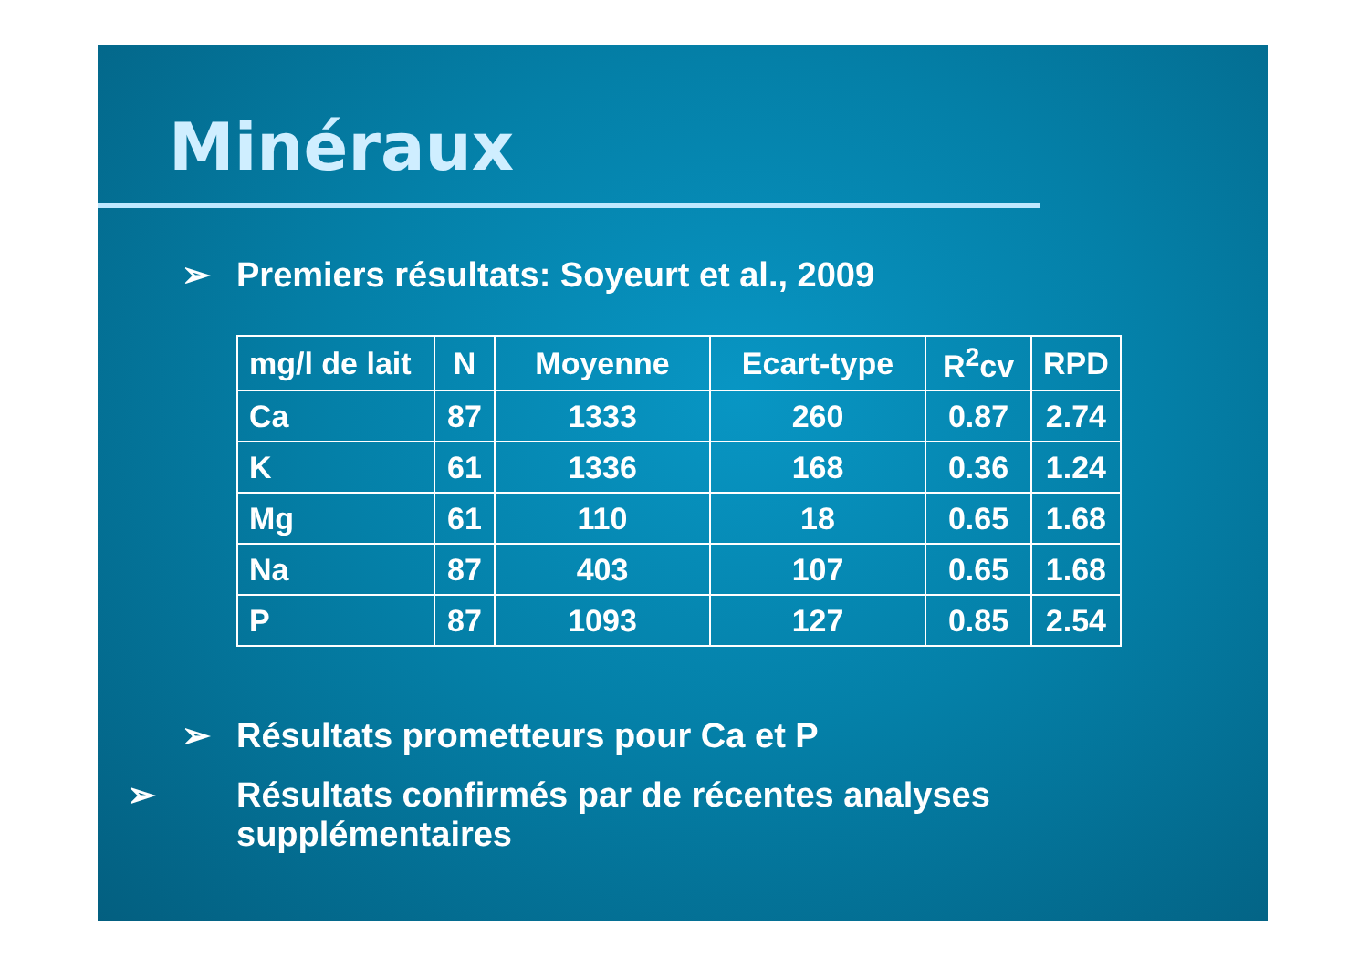Minéraux
➢ Premiers résultats: Soyeurt et al., 2009
| mg/l de lait | N | Moyenne | Ecart-type | R<sup>2</sup>cv | RPD |
| --- | --- | --- | --- | --- | --- |
| Ca | 87 | 1333 | 260 | 0.87 | 2.74 |
| K | 61 | 1336 | 168 | 0.36 | 1.24 |
| Mg | 61 | 110 | 18 | 0.65 | 1.68 |
| Na | 87 | 403 | 107 | 0.65 | 1.68 |
| P | 87 | 1093 | 127 | 0.85 | 2.54 |
➢ Résultats prometteurs pour Ca et P
➢ Résultats confirmés par de récentes analyses supplémentaires